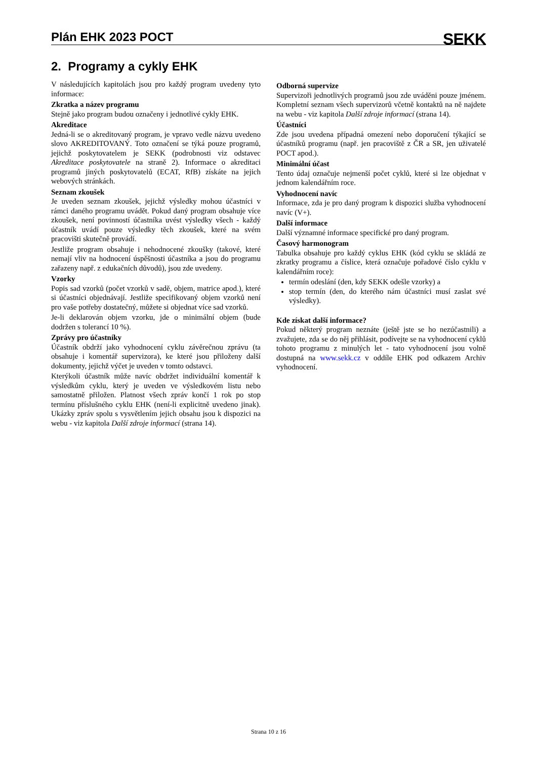Plán EHK 2023 POCT
SEKK
2. Programy a cykly EHK
V následujících kapitolách jsou pro každý program uvedeny tyto informace:
Zkratka a název programu
Stejně jako program budou označeny i jednotlivé cykly EHK.
Akreditace
Jedná-li se o akreditovaný program, je vpravo vedle názvu uvedeno slovo AKREDITOVANÝ. Toto označení se týká pouze programů, jejichž poskytovatelem je SEKK (podrobnosti viz odstavec Akreditace poskytovatele na straně 2). Informace o akreditaci programů jiných poskytovatelů (ECAT, RfB) získáte na jejich webových stránkách.
Seznam zkoušek
Je uveden seznam zkoušek, jejichž výsledky mohou účastníci v rámci daného programu uvádět. Pokud daný program obsahuje více zkoušek, není povinností účastníka uvést výsledky všech - každý účastník uvádí pouze výsledky těch zkoušek, které na svém pracovišti skutečně provádí.
Jestliže program obsahuje i nehodnocené zkoušky (takové, které nemají vliv na hodnocení úspěšnosti účastníka a jsou do programu zařazeny např. z edukačních důvodů), jsou zde uvedeny.
Vzorky
Popis sad vzorků (počet vzorků v sadě, objem, matrice apod.), které si účastníci objednávají. Jestliže specifikovaný objem vzorků není pro vaše potřeby dostatečný, můžete si objednat více sad vzorků.
Je-li deklarován objem vzorku, jde o minimální objem (bude dodržen s tolerancí 10 %).
Zprávy pro účastníky
Účastník obdrží jako vyhodnocení cyklu závěrečnou zprávu (ta obsahuje i komentář supervizora), ke které jsou přiloženy další dokumenty, jejichž výčet je uveden v tomto odstavci.
Kterýkoli účastník může navíc obdržet individuální komentář k výsledkům cyklu, který je uveden ve výsledkovém listu nebo samostatně přiložen. Platnost všech zpráv končí 1 rok po stop termínu příslušného cyklu EHK (není-li explicitně uvedeno jinak). Ukázky zpráv spolu s vysvětlením jejich obsahu jsou k dispozici na webu - viz kapitola Další zdroje informací (strana 14).
Odborná supervize
Supervizoři jednotlivých programů jsou zde uváděni pouze jménem. Kompletní seznam všech supervizorů včetně kontaktů na ně najdete na webu - viz kapitola Další zdroje informací (strana 14).
Účastníci
Zde jsou uvedena případná omezení nebo doporučení týkající se účastníků programu (např. jen pracoviště z ČR a SR, jen uživatelé POCT apod.).
Minimální účast
Tento údaj označuje nejmenší počet cyklů, které si lze objednat v jednom kalendářním roce.
Vyhodnocení navíc
Informace, zda je pro daný program k dispozici služba vyhodnocení navíc (V+).
Další informace
Další významné informace specifické pro daný program.
Časový harmonogram
Tabulka obsahuje pro každý cyklus EHK (kód cyklu se skládá ze zkratky programu a číslice, která označuje pořadové číslo cyklu v kalendářním roce):
termín odeslání (den, kdy SEKK odešle vzorky) a
stop termín (den, do kterého nám účastníci musí zaslat své výsledky).
Kde získat další informace?
Pokud některý program neznáte (ještě jste se ho nezúčastnili) a zvažujete, zda se do něj přihlásit, podívejte se na vyhodnocení cyklů tohoto programu z minulých let - tato vyhodnocení jsou volně dostupná na www.sekk.cz v oddíle EHK pod odkazem Archiv vyhodnocení.
Strana 10 z 16